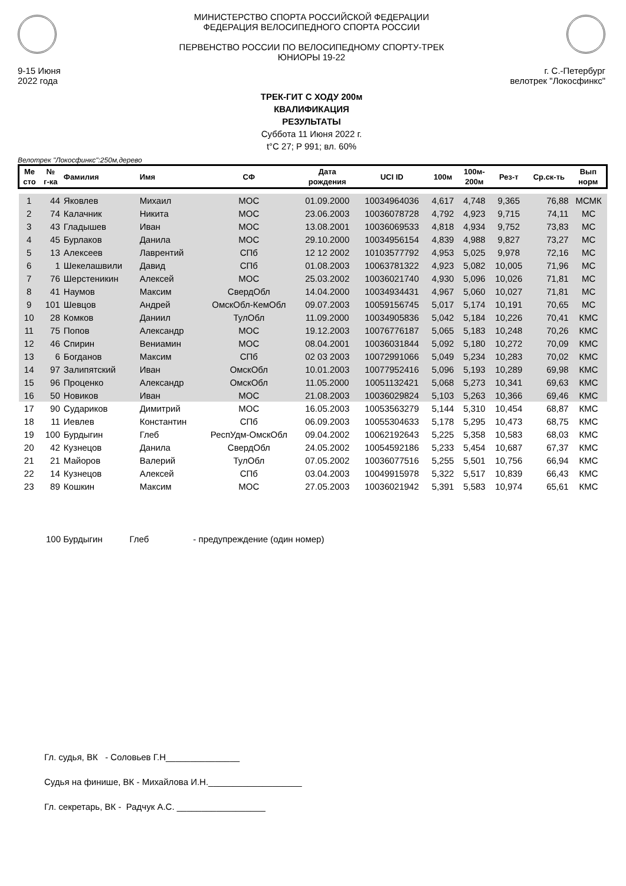9-15 Июня
2022 года
МИНИСТЕРСТВО СПОРТА РОССИЙСКОЙ ФЕДЕРАЦИИ
ФЕДЕРАЦИЯ ВЕЛОСИПЕДНОГО СПОРТА РОССИИ
ПЕРВЕНСТВО РОССИИ ПО ВЕЛОСИПЕДНОМУ СПОРТУ-ТРЕК
ЮНИОРЫ 19-22
г. С.-Петербург
велотрек "Локосфинкс"
ТРЕК-ГИТ С ХОДУ 200м
КВАЛИФИКАЦИЯ
РЕЗУЛЬТАТЫ
Суббота 11 Июня 2022 г.
t°C 27; P 991; вл. 60%
Велотрек "Локосфинкс":250м,дерево
| Ме сто | № г-ка | Фамилия | Имя | СФ | Дата рождения | UCI ID | 100м | 100м- 200м | Рез-т | Ср.ск-ть | Вып норм |
| --- | --- | --- | --- | --- | --- | --- | --- | --- | --- | --- | --- |
| 1 | 44 | Яковлев | Михаил | МОС | 01.09.2000 | 10034964036 | 4,617 | 4,748 | 9,365 | 76,88 | МСМК |
| 2 | 74 | Калачник | Никита | МОС | 23.06.2003 | 10036078728 | 4,792 | 4,923 | 9,715 | 74,11 | МС |
| 3 | 43 | Гладышев | Иван | МОС | 13.08.2001 | 10036069533 | 4,818 | 4,934 | 9,752 | 73,83 | МС |
| 4 | 45 | Бурлаков | Данила | МОС | 29.10.2000 | 10034956154 | 4,839 | 4,988 | 9,827 | 73,27 | МС |
| 5 | 13 | Алексеев | Лаврентий | СПб | 12 12 2002 | 10103577792 | 4,953 | 5,025 | 9,978 | 72,16 | МС |
| 6 | 1 | Шекелашвили | Давид | СПб | 01.08.2003 | 10063781322 | 4,923 | 5,082 | 10,005 | 71,96 | МС |
| 7 | 76 | Шерстеникин | Алексей | МОС | 25.03.2002 | 10036021740 | 4,930 | 5,096 | 10,026 | 71,81 | МС |
| 8 | 41 | Наумов | Максим | СвердОбл | 14.04.2000 | 10034934431 | 4,967 | 5,060 | 10,027 | 71,81 | МС |
| 9 | 101 | Шевцов | Андрей | ОмскОбл-КемОбл | 09.07.2003 | 10059156745 | 5,017 | 5,174 | 10,191 | 70,65 | МС |
| 10 | 28 | Комков | Даниил | ТулОбл | 11.09.2000 | 10034905836 | 5,042 | 5,184 | 10,226 | 70,41 | КМС |
| 11 | 75 | Попов | Александр | МОС | 19.12.2003 | 10076776187 | 5,065 | 5,183 | 10,248 | 70,26 | КМС |
| 12 | 46 | Спирин | Вениамин | МОС | 08.04.2001 | 10036031844 | 5,092 | 5,180 | 10,272 | 70,09 | КМС |
| 13 | 6 | Богданов | Максим | СПб | 02 03 2003 | 10072991066 | 5,049 | 5,234 | 10,283 | 70,02 | КМС |
| 14 | 97 | Залипятский | Иван | ОмскОбл | 10.01.2003 | 10077952416 | 5,096 | 5,193 | 10,289 | 69,98 | КМС |
| 15 | 96 | Проценко | Александр | ОмскОбл | 11.05.2000 | 10051132421 | 5,068 | 5,273 | 10,341 | 69,63 | КМС |
| 16 | 50 | Новиков | Иван | МОС | 21.08.2003 | 10036029824 | 5,103 | 5,263 | 10,366 | 69,46 | КМС |
| 17 | 90 | Судариков | Димитрий | МОС | 16.05.2003 | 10053563279 | 5,144 | 5,310 | 10,454 | 68,87 | КМС |
| 18 | 11 | Иевлев | Константин | СПб | 06.09.2003 | 10055304633 | 5,178 | 5,295 | 10,473 | 68,75 | КМС |
| 19 | 100 | Бурдыгин | Глеб | РеспУдм-ОмскОбл | 09.04.2002 | 10062192643 | 5,225 | 5,358 | 10,583 | 68,03 | КМС |
| 20 | 42 | Кузнецов | Данила | СвердОбл | 24.05.2002 | 10054592186 | 5,233 | 5,454 | 10,687 | 67,37 | КМС |
| 21 | 21 | Майоров | Валерий | ТулОбл | 07.05.2002 | 10036077516 | 5,255 | 5,501 | 10,756 | 66,94 | КМС |
| 22 | 14 | Кузнецов | Алексей | СПб | 03.04.2003 | 10049915978 | 5,322 | 5,517 | 10,839 | 66,43 | КМС |
| 23 | 89 | Кошкин | Максим | МОС | 27.05.2003 | 10036021942 | 5,391 | 5,583 | 10,974 | 65,61 | КМС |
100 Бурдыгин Глеб - предупреждение (один номер)
Гл. судья, ВК - Соловьев Г.Н_______________
Судья на финише, ВК - Михайлова И.Н.___________________
Гл. секретарь, ВК - Радчук А.С. __________________